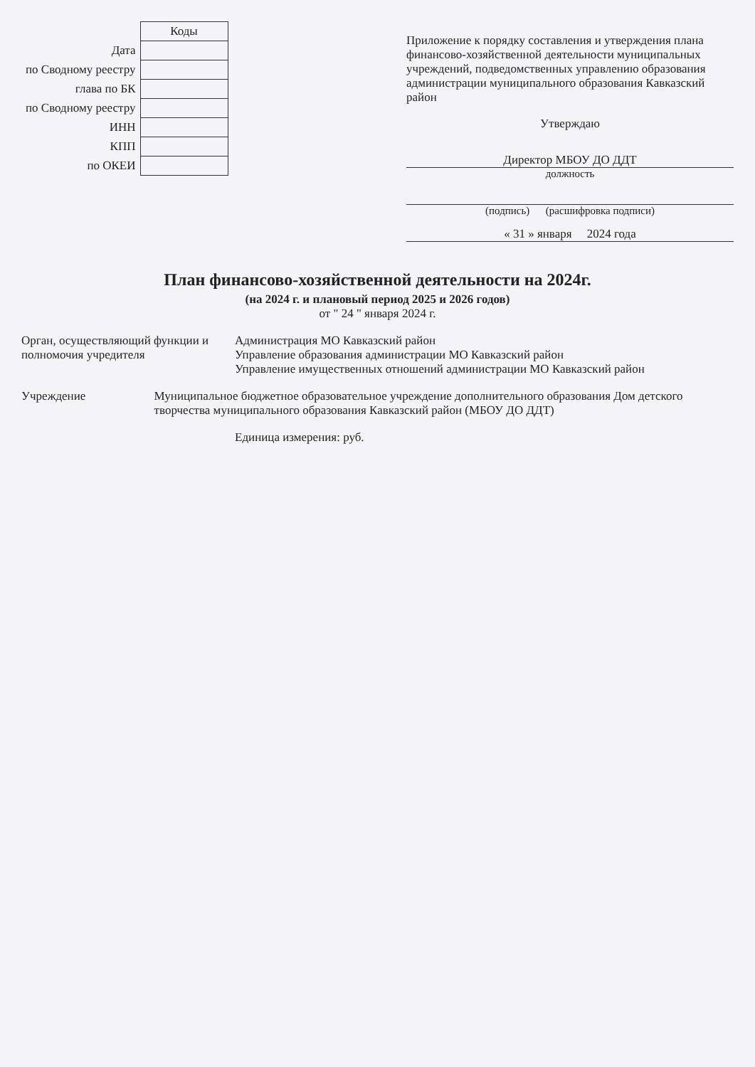| | Коды |
| Дата | |
| по Сводному реестру | |
| глава по БК | |
| по Сводному реестру | |
| ИНН | |
| КПП | |
| по ОКЕИ | |
Приложение к порядку составления и утверждения плана финансово-хозяйственной деятельности муниципальных учреждений, подведомственных управлению образования администрации муниципального образования Кавказский район
Утверждаю
Директор МБОУ ДО ДДТ
должность
(подпись) (расшифровка подписи)
« 31 » января 2024 года
План финансово-хозяйственной деятельности на 2024г.
(на 2024 г. и плановый период 2025 и 2026 годов)
от " 24 " января 2024 г.
Орган, осуществляющий функции и полномочия учредителя
Администрация МО Кавказский район
Управление образования администрации МО Кавказский район
Управление имущественных отношений администрации МО Кавказский район
Учреждение Муниципальное бюджетное образовательное учреждение дополнительного образования Дом детского творчества муниципального образования Кавказский район (МБОУ ДО ДДТ)
Единица измерения: руб.